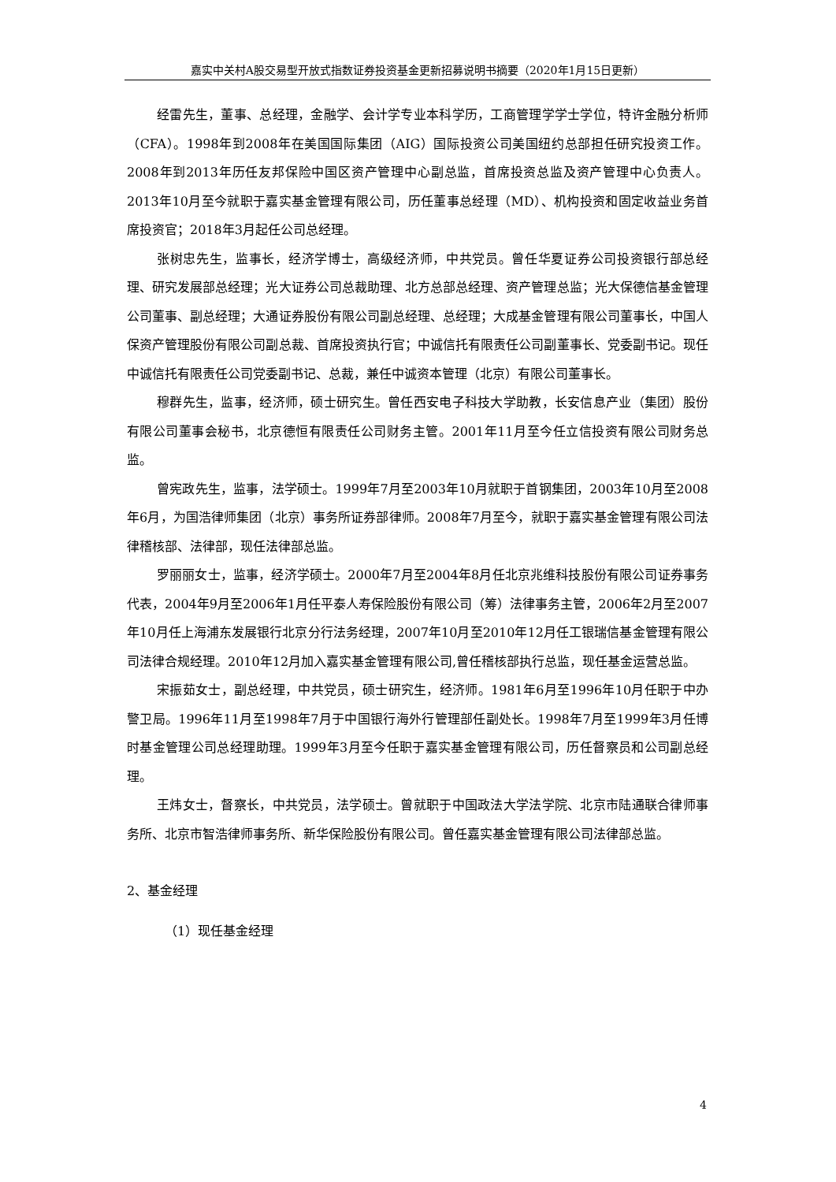嘉实中关村A股交易型开放式指数证券投资基金更新招募说明书摘要（2020年1月15日更新）
经雷先生，董事、总经理，金融学、会计学专业本科学历，工商管理学学士学位，特许金融分析师（CFA）。1998年到2008年在美国国际集团（AIG）国际投资公司美国纽约总部担任研究投资工作。2008年到2013年历任友邦保险中国区资产管理中心副总监，首席投资总监及资产管理中心负责人。2013年10月至今就职于嘉实基金管理有限公司，历任董事总经理（MD）、机构投资和固定收益业务首席投资官；2018年3月起任公司总经理。
张树忠先生，监事长，经济学博士，高级经济师，中共党员。曾任华夏证券公司投资银行部总经理、研究发展部总经理；光大证券公司总裁助理、北方总部总经理、资产管理总监；光大保德信基金管理公司董事、副总经理；大通证券股份有限公司副总经理、总经理；大成基金管理有限公司董事长，中国人保资产管理股份有限公司副总裁、首席投资执行官；中诚信托有限责任公司副董事长、党委副书记。现任中诚信托有限责任公司党委副书记、总裁，兼任中诚资本管理（北京）有限公司董事长。
穆群先生，监事，经济师，硕士研究生。曾任西安电子科技大学助教，长安信息产业（集团）股份有限公司董事会秘书，北京德恒有限责任公司财务主管。2001年11月至今任立信投资有限公司财务总监。
曾宪政先生，监事，法学硕士。1999年7月至2003年10月就职于首钢集团，2003年10月至2008年6月，为国浩律师集团（北京）事务所证券部律师。2008年7月至今，就职于嘉实基金管理有限公司法律稽核部、法律部，现任法律部总监。
罗丽丽女士，监事，经济学硕士。2000年7月至2004年8月任北京兆维科技股份有限公司证券事务代表，2004年9月至2006年1月任平泰人寿保险股份有限公司（筹）法律事务主管，2006年2月至2007年10月任上海浦东发展银行北京分行法务经理，2007年10月至2010年12月任工银瑞信基金管理有限公司法律合规经理。2010年12月加入嘉实基金管理有限公司,曾任稽核部执行总监，现任基金运营总监。
宋振茹女士，副总经理，中共党员，硕士研究生，经济师。1981年6月至1996年10月任职于中办警卫局。1996年11月至1998年7月于中国银行海外行管理部任副处长。1998年7月至1999年3月任博时基金管理公司总经理助理。1999年3月至今任职于嘉实基金管理有限公司，历任督察员和公司副总经理。
王炜女士，督察长，中共党员，法学硕士。曾就职于中国政法大学法学院、北京市陆通联合律师事务所、北京市智浩律师事务所、新华保险股份有限公司。曾任嘉实基金管理有限公司法律部总监。
2、基金经理
（1）现任基金经理
4